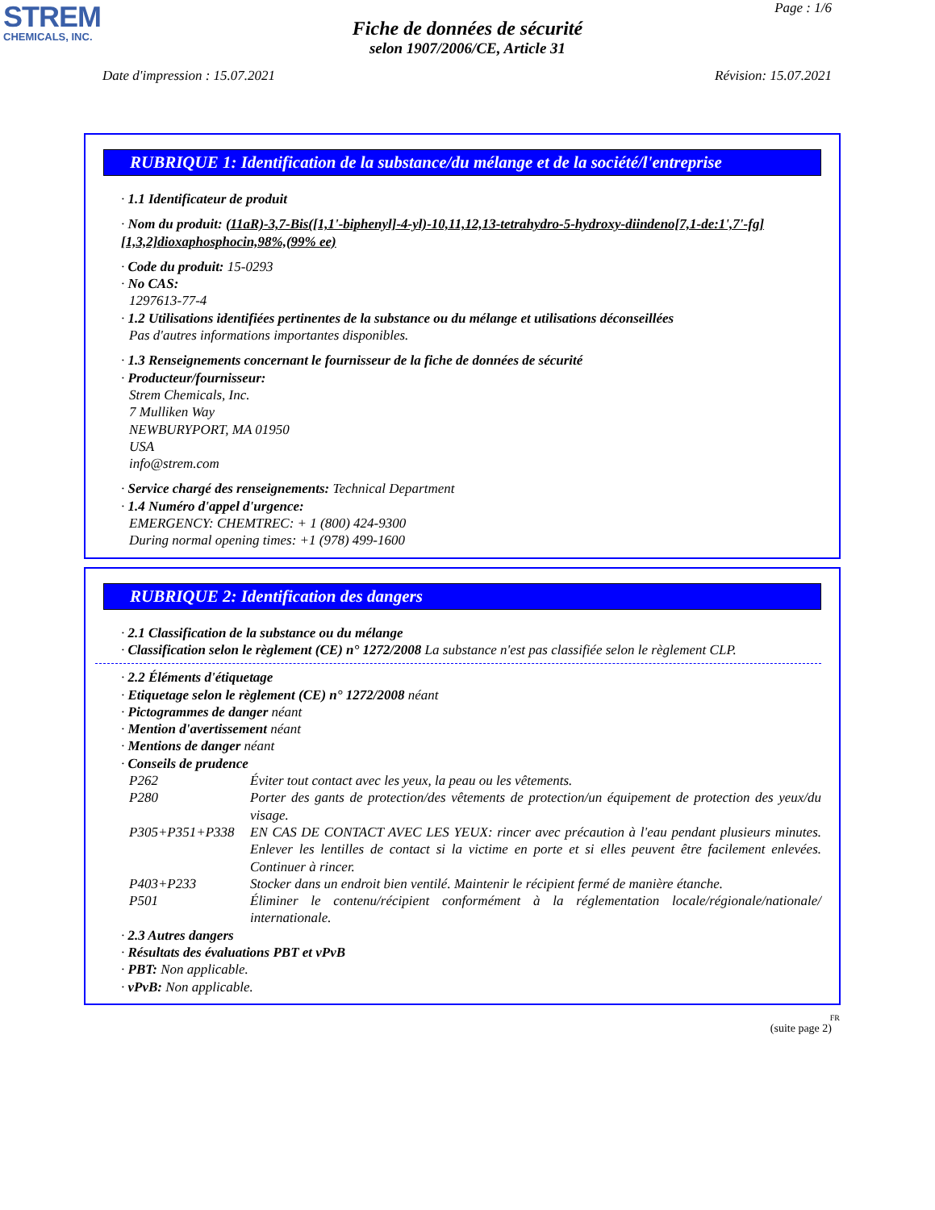STREM
CHEMICALS, INC.
Page : 1/6
Fiche de données de sécurité
selon 1907/2006/CE, Article 31
Date d'impression : 15.07.2021 Révision: 15.07.2021
RUBRIQUE 1: Identification de la substance/du mélange et de la société/l'entreprise
· 1.1 Identificateur de produit
· Nom du produit: (11aR)-3,7-Bis([1,1'-biphenyl]-4-yl)-10,11,12,13-tetrahydro-5-hydroxy-diindeno[7,1-de:1',7'-fg][1,3,2]dioxaphosphocin,98%,(99% ee)
· Code du produit: 15-0293
· No CAS:
1297613-77-4
· 1.2 Utilisations identifiées pertinentes de la substance ou du mélange et utilisations déconseillées
Pas d'autres informations importantes disponibles.
· 1.3 Renseignements concernant le fournisseur de la fiche de données de sécurité
· Producteur/fournisseur:
Strem Chemicals, Inc.
7 Mulliken Way
NEWBURYPORT, MA 01950
USA
info@strem.com
· Service chargé des renseignements: Technical Department
· 1.4 Numéro d'appel d'urgence:
EMERGENCY: CHEMTREC: + 1 (800) 424-9300
During normal opening times: +1 (978) 499-1600
RUBRIQUE 2: Identification des dangers
· 2.1 Classification de la substance ou du mélange
· Classification selon le règlement (CE) n° 1272/2008 La substance n'est pas classifiée selon le règlement CLP.
· 2.2 Éléments d'étiquetage
· Etiquetage selon le règlement (CE) n° 1272/2008 néant
· Pictogrammes de danger néant
· Mention d'avertissement néant
· Mentions de danger néant
· Conseils de prudence
P262 Éviter tout contact avec les yeux, la peau ou les vêtements.
P280 Porter des gants de protection/des vêtements de protection/un équipement de protection des yeux/du visage.
P305+P351+P338 EN CAS DE CONTACT AVEC LES YEUX: rincer avec précaution à l'eau pendant plusieurs minutes. Enlever les lentilles de contact si la victime en porte et si elles peuvent être facilement enlevées. Continuer à rincer.
P403+P233 Stocker dans un endroit bien ventilé. Maintenir le récipient fermé de manière étanche.
P501 Éliminer le contenu/récipient conformément à la réglementation locale/régionale/nationale/ internationale.
· 2.3 Autres dangers
· Résultats des évaluations PBT et vPvB
· PBT: Non applicable.
· vPvB: Non applicable.
FR
(suite page 2)